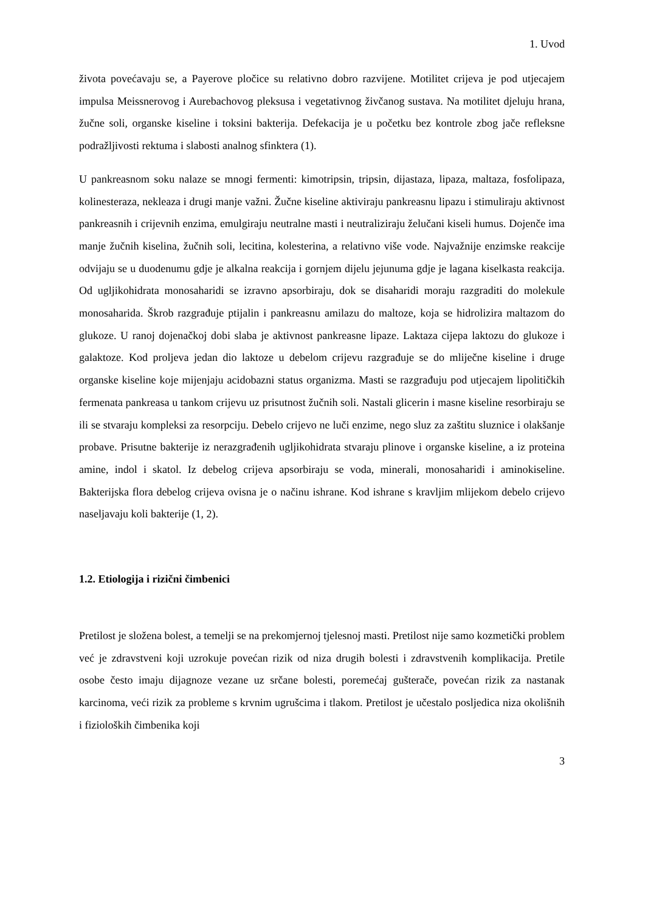1. Uvod
života povećavaju se, a Payerove pločice su relativno dobro razvijene. Motilitet crijeva je pod utjecajem impulsa Meissnerovog i Aurebachovog pleksusa i vegetativnog živčanog sustava. Na motilitet djeluju hrana, žučne soli, organske kiseline i toksini bakterija. Defekacija je u početku bez kontrole zbog jače refleksne podražljivosti rektuma i slabosti analnog sfinktera (1).
U pankreasnom soku nalaze se mnogi fermenti: kimotripsin, tripsin, dijastaza, lipaza, maltaza, fosfolipaza, kolinesteraza, nekleaza i drugi manje važni. Žučne kiseline aktiviraju pankreasnu lipazu i stimuliraju aktivnost pankreasnih i crijevnih enzima, emulgiraju neutralne masti i neutraliziraju želučani kiseli humus. Dojenče ima manje žučnih kiselina, žučnih soli, lecitina, kolesterina, a relativno više vode. Najvažnije enzimske reakcije odvijaju se u duodenumu gdje je alkalna reakcija i gornjem dijelu jejunuma gdje je lagana kiselkasta reakcija. Od ugljikohidrata monosaharidi se izravno apsorbiraju, dok se disaharidi moraju razgraditi do molekule monosaharida. Škrob razgrađuje ptijalin i pankreasnu amilazu do maltoze, koja se hidrolizira maltazom do glukoze. U ranoj dojenačkoj dobi slaba je aktivnost pankreasne lipaze. Laktaza cijepa laktozu do glukoze i galaktoze. Kod proljeva jedan dio laktoze u debelom crijevu razgrađuje se do mliječne kiseline i druge organske kiseline koje mijenjaju acidobazni status organizma. Masti se razgrađuju pod utjecajem lipolitičkih fermenata pankreasa u tankom crijevu uz prisutnost žučnih soli. Nastali glicerin i masne kiseline resorbiraju se ili se stvaraju kompleksi za resorpciju. Debelo crijevo ne luči enzime, nego sluz za zaštitu sluznice i olakšanje probave. Prisutne bakterije iz nerazgrađenih ugljikohidrata stvaraju plinove i organske kiseline, a iz proteina amine, indol i skatol. Iz debelog crijeva apsorbiraju se voda, minerali, monosaharidi i aminokiseline. Bakterijska flora debelog crijeva ovisna je o načinu ishrane. Kod ishrane s kravljim mlijekom debelo crijevo naseljavaju koli bakterije (1, 2).
1.2. Etiologija i rizični čimbenici
Pretilost je složena bolest, a temelji se na prekomjernoj tjelesnoj masti. Pretilost nije samo kozmetički problem već je zdravstveni koji uzrokuje povećan rizik od niza drugih bolesti i zdravstvenih komplikacija. Pretile osobe često imaju dijagnoze vezane uz srčane bolesti, poremećaj gušterače, povećan rizik za nastanak karcinoma, veći rizik za probleme s krvnim ugrušcima i tlakom. Pretilost je učestalo posljedica niza okolišnih i fizioloških čimbenika koji
3